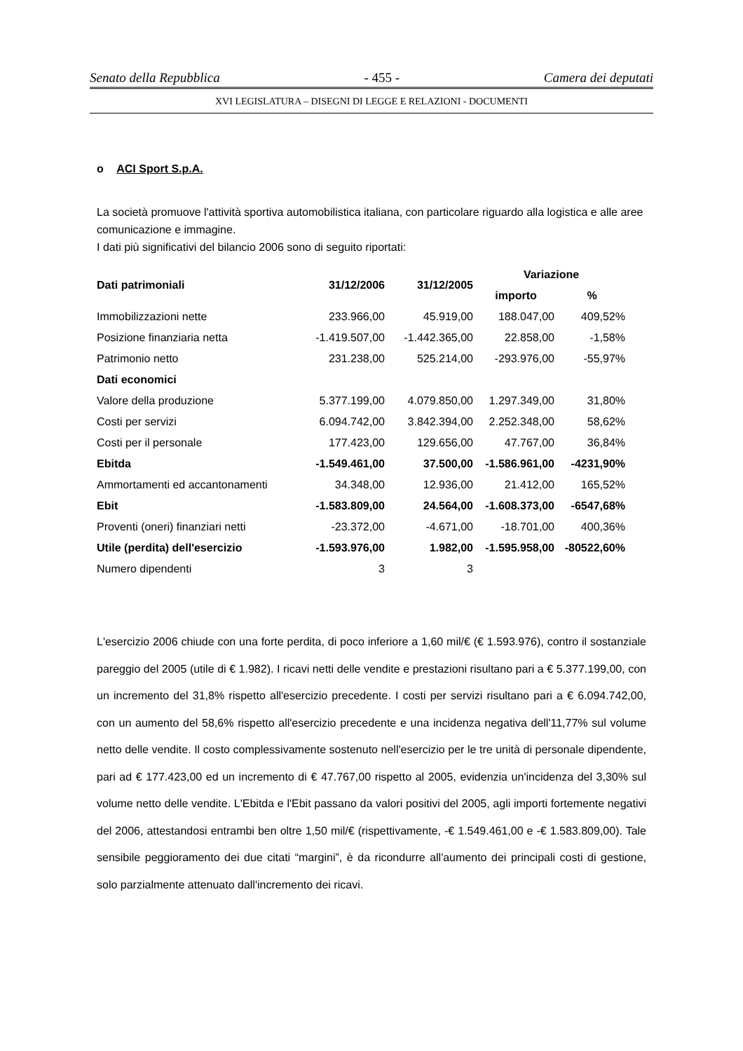Senato della Repubblica - 455 - Camera dei deputati
XVI LEGISLATURA – DISEGNI DI LEGGE E RELAZIONI - DOCUMENTI
o ACI Sport S.p.A.
La società promuove l'attività sportiva automobilistica italiana, con particolare riguardo alla logistica e alle aree comunicazione e immagine.
I dati più significativi del bilancio 2006 sono di seguito riportati:
| Dati patrimoniali | 31/12/2006 | 31/12/2005 | Variazione | |
| --- | --- | --- | --- | --- |
| | | | importo | % |
| Immobilizzazioni nette | 233.966,00 | 45.919,00 | 188.047,00 | 409,52% |
| Posizione finanziaria netta | -1.419.507,00 | -1.442.365,00 | 22.858,00 | -1,58% |
| Patrimonio netto | 231.238,00 | 525.214,00 | -293.976,00 | -55,97% |
| Dati economici | | | | |
| Valore della produzione | 5.377.199,00 | 4.079.850,00 | 1.297.349,00 | 31,80% |
| Costi per servizi | 6.094.742,00 | 3.842.394,00 | 2.252.348,00 | 58,62% |
| Costi per il personale | 177.423,00 | 129.656,00 | 47.767,00 | 36,84% |
| Ebitda | -1.549.461,00 | 37.500,00 | -1.586.961,00 | -4231,90% |
| Ammortamenti ed accantonamenti | 34.348,00 | 12.936,00 | 21.412,00 | 165,52% |
| Ebit | -1.583.809,00 | 24.564,00 | -1.608.373,00 | -6547,68% |
| Proventi (oneri) finanziari netti | -23.372,00 | -4.671,00 | -18.701,00 | 400,36% |
| Utile (perdita) dell'esercizio | -1.593.976,00 | 1.982,00 | -1.595.958,00 | -80522,60% |
| Numero dipendenti | 3 | 3 | | |
L'esercizio 2006 chiude con una forte perdita, di poco inferiore a 1,60 mil/€ (€ 1.593.976), contro il sostanziale pareggio del 2005 (utile di € 1.982). I ricavi netti delle vendite e prestazioni risultano pari a € 5.377.199,00, con un incremento del 31,8% rispetto all'esercizio precedente. I costi per servizi risultano pari a € 6.094.742,00, con un aumento del 58,6% rispetto all'esercizio precedente e una incidenza negativa dell'11,77% sul volume netto delle vendite. Il costo complessivamente sostenuto nell'esercizio per le tre unità di personale dipendente, pari ad € 177.423,00 ed un incremento di € 47.767,00 rispetto al 2005, evidenzia un'incidenza del 3,30% sul volume netto delle vendite. L'Ebitda e l'Ebit passano da valori positivi del 2005, agli importi fortemente negativi del 2006, attestandosi entrambi ben oltre 1,50 mil/€ (rispettivamente, -€ 1.549.461,00 e -€ 1.583.809,00). Tale sensibile peggioramento dei due citati “margini”, è da ricondurre all'aumento dei principali costi di gestione, solo parzialmente attenuato dall'incremento dei ricavi.